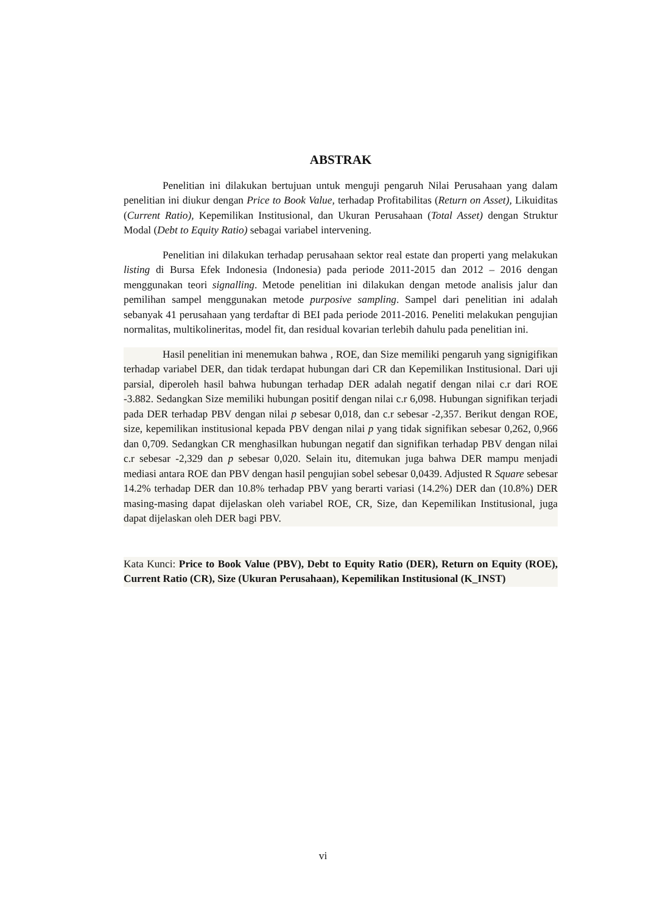ABSTRAK
Penelitian ini dilakukan bertujuan untuk menguji pengaruh Nilai Perusahaan yang dalam penelitian ini diukur dengan Price to Book Value, terhadap Profitabilitas (Return on Asset), Likuiditas (Current Ratio), Kepemilikan Institusional, dan Ukuran Perusahaan (Total Asset) dengan Struktur Modal (Debt to Equity Ratio) sebagai variabel intervening.
Penelitian ini dilakukan terhadap perusahaan sektor real estate dan properti yang melakukan listing di Bursa Efek Indonesia (Indonesia) pada periode 2011-2015 dan 2012 – 2016 dengan menggunakan teori signalling. Metode penelitian ini dilakukan dengan metode analisis jalur dan pemilihan sampel menggunakan metode purposive sampling. Sampel dari penelitian ini adalah sebanyak 41 perusahaan yang terdaftar di BEI pada periode 2011-2016. Peneliti melakukan pengujian normalitas, multikolineritas, model fit, dan residual kovarian terlebih dahulu pada penelitian ini.
Hasil penelitian ini menemukan bahwa , ROE, dan Size memiliki pengaruh yang signigifikan terhadap variabel DER, dan tidak terdapat hubungan dari CR dan Kepemilikan Institusional. Dari uji parsial, diperoleh hasil bahwa hubungan terhadap DER adalah negatif dengan nilai c.r dari ROE -3.882. Sedangkan Size memiliki hubungan positif dengan nilai c.r 6,098. Hubungan signifikan terjadi pada DER terhadap PBV dengan nilai p sebesar 0,018, dan c.r sebesar -2,357. Berikut dengan ROE, size, kepemilikan institusional kepada PBV dengan nilai p yang tidak signifikan sebesar 0,262, 0,966 dan 0,709. Sedangkan CR menghasilkan hubungan negatif dan signifikan terhadap PBV dengan nilai c.r sebesar -2,329 dan p sebesar 0,020. Selain itu, ditemukan juga bahwa DER mampu menjadi mediasi antara ROE dan PBV dengan hasil pengujian sobel sebesar 0,0439. Adjusted R Square sebesar 14.2% terhadap DER dan 10.8% terhadap PBV yang berarti variasi (14.2%) DER dan (10.8%) DER masing-masing dapat dijelaskan oleh variabel ROE, CR, Size, dan Kepemilikan Institusional, juga dapat dijelaskan oleh DER bagi PBV.
Kata Kunci: Price to Book Value (PBV), Debt to Equity Ratio (DER), Return on Equity (ROE), Current Ratio (CR), Size (Ukuran Perusahaan), Kepemilikan Institusional (K_INST)
vi